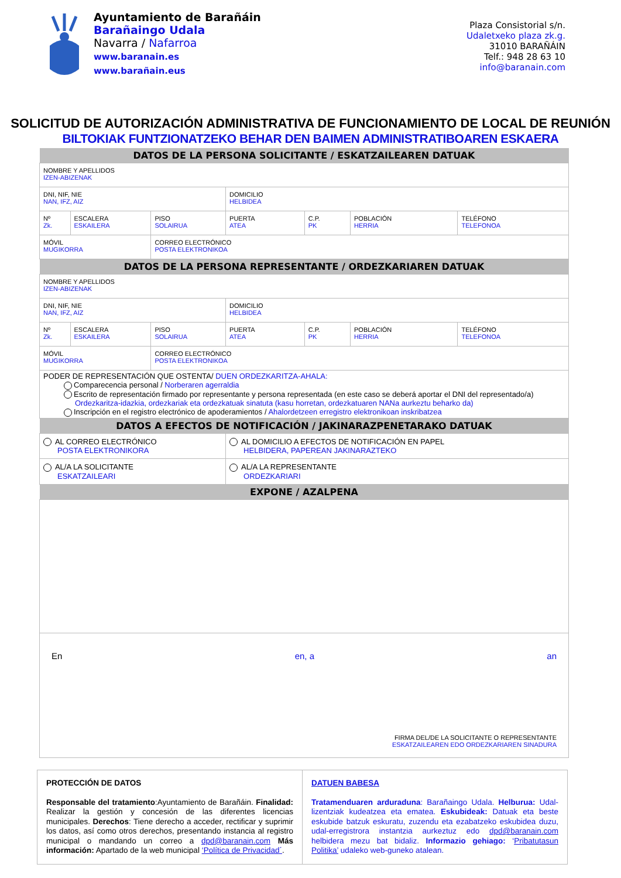Ayuntamiento de Barañáin
Barañaingo Udala
Navarra / Nafarroa
www.baranain.es
www.barañain.eus
Plaza Consistorial s/n.
Udaletxeko plaza zk.g.
31010 BARAÑÁIN
Telf.: 948 28 63 10
info@baranain.com
SOLICITUD DE AUTORIZACIÓN ADMINISTRATIVA DE FUNCIONAMIENTO DE LOCAL DE REUNIÓN
BILTOKIAK FUNTZIONATZEKO BEHAR DEN BAIMEN ADMINISTRATIBOAREN ESKAERA
| DATOS DE LA PERSONA SOLICITANTE / ESKATZAILEAREN DATUAK | | | | | | |
| --- | --- | --- | --- | --- | --- | --- |
| NOMBRE Y APELLIDOS IZEN-ABIZENAK | | | | | | |
| DNI, NIF, NIE NAN, IFZ, AIZ | | | DOMICILIO HELBIDEA | | | |
| Nº Zk. | ESCALERA ESKAILERA | PISO SOLAIRUA | PUERTA ATEA | C.P. PK | POBLACIÓN HERRIA | TELÉFONO TELEFONOA |
| MÓVIL MUGIKORRA | | CORREO ELECTRÓNICO POSTA ELEKTRONIKOA | | | | |
| DATOS DE LA PERSONA REPRESENTANTE / ORDEZKARIAREN DATUAK | | | | | | |
| NOMBRE Y APELLIDOS IZEN-ABIZENAK | | | | | | |
| DNI, NIF, NIE NAN, IFZ, AIZ | | | DOMICILIO HELBIDEA | | | |
| Nº Zk. | ESCALERA ESKAILERA | PISO SOLAIRUA | PUERTA ATEA | C.P. PK | POBLACIÓN HERRIA | TELÉFONO TELEFONOA |
| MÓVIL MUGIKORRA | | CORREO ELECTRÓNICO POSTA ELEKTRONIKOA | | | | |
| PODER DE REPRESENTACIÓN QUE OSTENTA/ DUEN ORDEZKARITZA-AHALA: Comparecencia personal / Norberaren agerraldia Escrito de representación firmado por representante y persona representada (en este caso se deberá aportar el DNI del representado/a) Ordezkaritza-idazkia, ordezkariak eta ordezkatuak sinatuta (kasu horretan, ordezkatuaren NANa aurkeztu beharko da) Inscripción en el registro electrónico de apoderamientos / Ahalordetzeen erregistro elektronikoan inskribatzea | | | | | | |
| DATOS A EFECTOS DE NOTIFICACIÓN / JAKINARAZPENETARAKO DATUAK | | | | | | |
| AL CORREO ELECTRÓNICO POSTA ELEKTRONIKORA | | | AL DOMICILIO A EFECTOS DE NOTIFICACIÓN EN PAPEL HELBIDERA, PAPEREAN JAKINARAZTEKO | | | |
| AL/A LA SOLICITANTE ESKATZAILEARI | | | AL/A LA REPRESENTANTE ORDEZKARIARI | | | |
| EXPONE / AZALPENA | | | | | | |
| En en, a an FIRMA DEL/DE LA SOLICITANTE O REPRESENTANTE ESKATZAILEAREN EDO ORDEZKARIAREN SINADURA | | | | | | |
PROTECCIÓN DE DATOS
Responsable del tratamiento:Ayuntamiento de Barañáin. Finalidad: Realizar la gestión y concesión de las diferentes licencias municipales. Derechos: Tiene derecho a acceder, rectificar y suprimir los datos, así como otros derechos, presentando instancia al registro municipal o mandando un correo a dpd@baranain.com Más información: Apartado de la web municipal ‘Política de Privacidad´.
DATUEN BABESA
Tratamenduaren arduraduna: Barañaingo Udala. Helburua: Udal-lizentziak kudeatzea eta ematea. Eskubideak: Datuak eta beste eskubide batzuk eskuratu, zuzendu eta ezabatzeko eskubidea duzu, udal-erregistrora instantzia aurkeztuz edo dpd@baranain.com helbidera mezu bat bidaliz. Informazio gehiago: ‘Pribatutasun Politika’ udaleko web-guneko atalean.